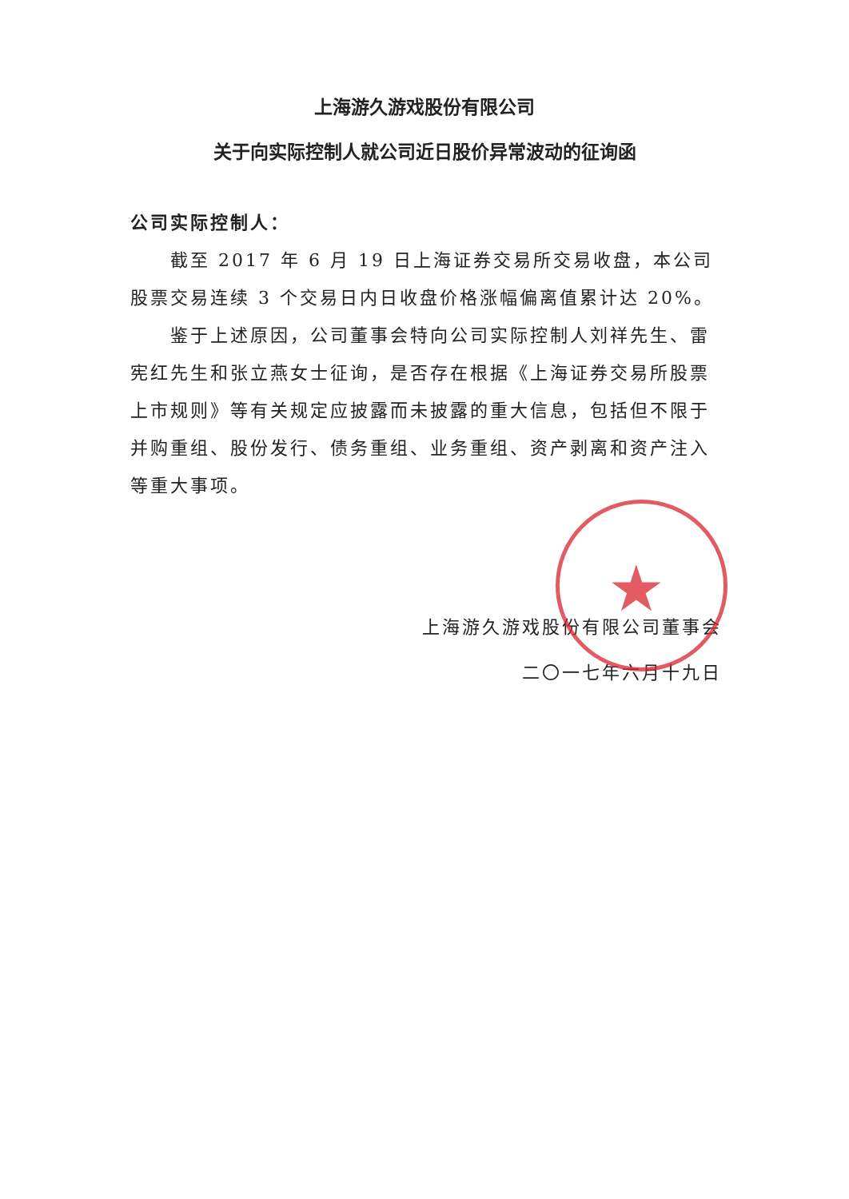上海游久游戏股份有限公司
关于向实际控制人就公司近日股价异常波动的征询函
公司实际控制人：
截至 2017 年 6 月 19 日上海证券交易所交易收盘，本公司股票交易连续 3 个交易日内日收盘价格涨幅偏离值累计达 20%。
鉴于上述原因，公司董事会特向公司实际控制人刘祥先生、雷宪红先生和张立燕女士征询，是否存在根据《上海证券交易所股票上市规则》等有关规定应披露而未披露的重大信息，包括但不限于并购重组、股份发行、债务重组、业务重组、资产剥离和资产注入等重大事项。
上海游久游戏股份有限公司董事会
二〇一七年六月十九日
★